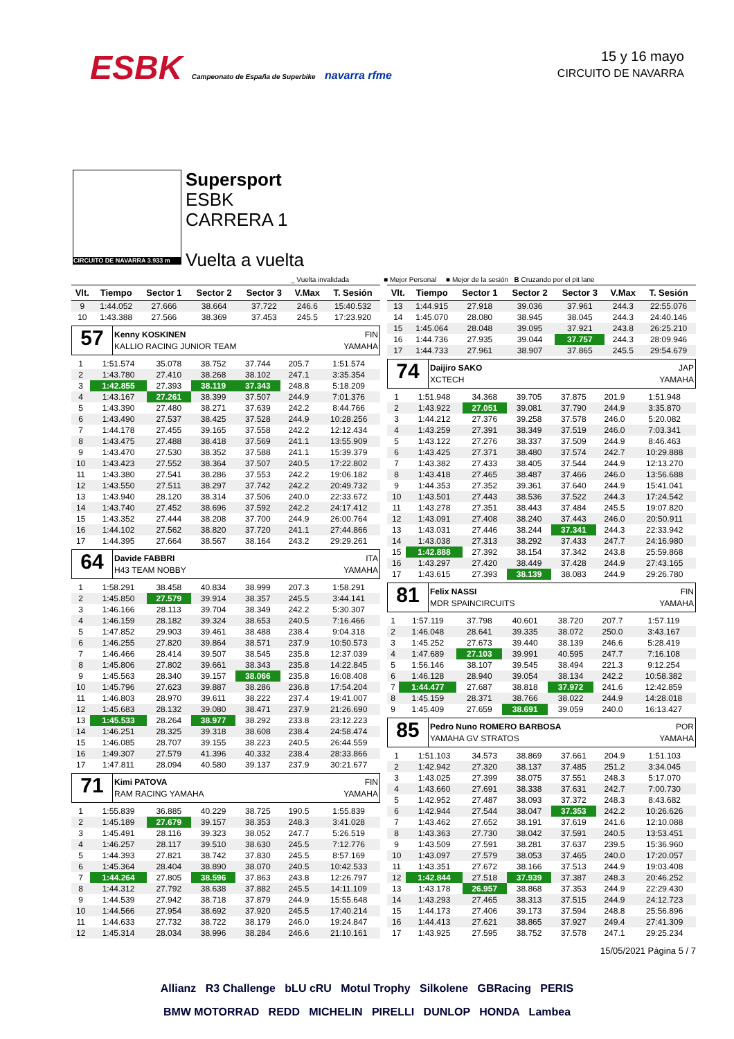ESBK Campeonato de España de Superbike navarra rfme
15 y 16 mayo
CIRCUITO DE NAVARRA
CIRCUITO DE NAVARRA 3.933 m
Supersport
ESBK
CARRERA 1
Vuelta a vuelta
_ Vuelta invalidada ■ Mejor Personal ■ Mejor de la sesión B Cruzando por el pit lane
| Vlt. | Tiempo | Sector 1 | Sector 2 | Sector 3 | V.Max | T. Sesión |
| --- | --- | --- | --- | --- | --- | --- |
| 9 | 1:44.052 | 27.666 | 38.664 | 37.722 | 246.6 | 15:40.532 |
| 10 | 1:43.388 | 27.566 | 38.369 | 37.453 | 245.5 | 17:23.920 |
57
Kenny KOSKINEN FIN
KALLIO RACING JUNIOR TEAM YAMAHA
| 1 | 1:51.574 | 35.078 | 38.752 | 37.744 | 205.7 | 1:51.574 |
| 2 | 1:43.780 | 27.410 | 38.268 | 38.102 | 247.1 | 3:35.354 |
| 3 | 1:42.855 | 27.393 | 38.119 | 37.343 | 248.8 | 5:18.209 |
| 4 | 1:43.167 | 27.261 | 38.399 | 37.507 | 244.9 | 7:01.376 |
| 5 | 1:43.390 | 27.480 | 38.271 | 37.639 | 242.2 | 8:44.766 |
| 6 | 1:43.490 | 27.537 | 38.425 | 37.528 | 244.9 | 10:28.256 |
| 7 | 1:44.178 | 27.455 | 39.165 | 37.558 | 242.2 | 12:12.434 |
| 8 | 1:43.475 | 27.488 | 38.418 | 37.569 | 241.1 | 13:55.909 |
| 9 | 1:43.470 | 27.530 | 38.352 | 37.588 | 241.1 | 15:39.379 |
| 10 | 1:43.423 | 27.552 | 38.364 | 37.507 | 240.5 | 17:22.802 |
| 11 | 1:43.380 | 27.541 | 38.286 | 37.553 | 242.2 | 19:06.182 |
| 12 | 1:43.550 | 27.511 | 38.297 | 37.742 | 242.2 | 20:49.732 |
| 13 | 1:43.940 | 28.120 | 38.314 | 37.506 | 240.0 | 22:33.672 |
| 14 | 1:43.740 | 27.452 | 38.696 | 37.592 | 242.2 | 24:17.412 |
| 15 | 1:43.352 | 27.444 | 38.208 | 37.700 | 244.9 | 26:00.764 |
| 16 | 1:44.102 | 27.562 | 38.820 | 37.720 | 241.1 | 27:44.866 |
| 17 | 1:44.395 | 27.664 | 38.567 | 38.164 | 243.2 | 29:29.261 |
64
Davide FABBRI ITA
H43 TEAM NOBBY YAMAHA
| 1 | 1:58.291 | 38.458 | 40.834 | 38.999 | 207.3 | 1:58.291 |
| 2 | 1:45.850 | 27.579 | 39.914 | 38.357 | 245.5 | 3:44.141 |
| 3 | 1:46.166 | 28.113 | 39.704 | 38.349 | 242.2 | 5:30.307 |
| 4 | 1:46.159 | 28.182 | 39.324 | 38.653 | 240.5 | 7:16.466 |
| 5 | 1:47.852 | 29.903 | 39.461 | 38.488 | 238.4 | 9:04.318 |
| 6 | 1:46.255 | 27.820 | 39.864 | 38.571 | 237.9 | 10:50.573 |
| 7 | 1:46.466 | 28.414 | 39.507 | 38.545 | 235.8 | 12:37.039 |
| 8 | 1:45.806 | 27.802 | 39.661 | 38.343 | 235.8 | 14:22.845 |
| 9 | 1:45.563 | 28.340 | 39.157 | 38.066 | 235.8 | 16:08.408 |
| 10 | 1:45.796 | 27.623 | 39.887 | 38.286 | 236.8 | 17:54.204 |
| 11 | 1:46.803 | 28.970 | 39.611 | 38.222 | 237.4 | 19:41.007 |
| 12 | 1:45.683 | 28.132 | 39.080 | 38.471 | 237.9 | 21:26.690 |
| 13 | 1:45.533 | 28.264 | 38.977 | 38.292 | 233.8 | 23:12.223 |
| 14 | 1:46.251 | 28.325 | 39.318 | 38.608 | 238.4 | 24:58.474 |
| 15 | 1:46.085 | 28.707 | 39.155 | 38.223 | 240.5 | 26:44.559 |
| 16 | 1:49.307 | 27.579 | 41.396 | 40.332 | 238.4 | 28:33.866 |
| 17 | 1:47.811 | 28.094 | 40.580 | 39.137 | 237.9 | 30:21.677 |
71
Kimi PATOVA FIN
RAM RACING YAMAHA YAMAHA
| 1 | 1:55.839 | 36.885 | 40.229 | 38.725 | 190.5 | 1:55.839 |
| 2 | 1:45.189 | 27.679 | 39.157 | 38.353 | 248.3 | 3:41.028 |
| 3 | 1:45.491 | 28.116 | 39.323 | 38.052 | 247.7 | 5:26.519 |
| 4 | 1:46.257 | 28.117 | 39.510 | 38.630 | 245.5 | 7:12.776 |
| 5 | 1:44.393 | 27.821 | 38.742 | 37.830 | 245.5 | 8:57.169 |
| 6 | 1:45.364 | 28.404 | 38.890 | 38.070 | 240.5 | 10:42.533 |
| 7 | 1:44.264 | 27.805 | 38.596 | 37.863 | 243.8 | 12:26.797 |
| 8 | 1:44.312 | 27.792 | 38.638 | 37.882 | 245.5 | 14:11.109 |
| 9 | 1:44.539 | 27.942 | 38.718 | 37.879 | 244.9 | 15:55.648 |
| 10 | 1:44.566 | 27.954 | 38.692 | 37.920 | 245.5 | 17:40.214 |
| 11 | 1:44.633 | 27.732 | 38.722 | 38.179 | 246.0 | 19:24.847 |
| 12 | 1:45.314 | 28.034 | 38.996 | 38.284 | 246.6 | 21:10.161 |
| Vlt. | Tiempo | Sector 1 | Sector 2 | Sector 3 | V.Max | T. Sesión |
| --- | --- | --- | --- | --- | --- | --- |
| 13 | 1:44.915 | 27.918 | 39.036 | 37.961 | 244.3 | 22:55.076 |
| 14 | 1:45.070 | 28.080 | 38.945 | 38.045 | 244.3 | 24:40.146 |
| 15 | 1:45.064 | 28.048 | 39.095 | 37.921 | 243.8 | 26:25.210 |
| 16 | 1:44.736 | 27.935 | 39.044 | 37.757 | 244.3 | 28:09.946 |
| 17 | 1:44.733 | 27.961 | 38.907 | 37.865 | 245.5 | 29:54.679 |
74
Daijiro SAKO JAP
XCTECH YAMAHA
| 1 | 1:51.948 | 34.368 | 39.705 | 37.875 | 201.9 | 1:51.948 |
| 2 | 1:43.922 | 27.051 | 39.081 | 37.790 | 244.9 | 3:35.870 |
| 3 | 1:44.212 | 27.376 | 39.258 | 37.578 | 246.0 | 5:20.082 |
| 4 | 1:43.259 | 27.391 | 38.349 | 37.519 | 246.0 | 7:03.341 |
| 5 | 1:43.122 | 27.276 | 38.337 | 37.509 | 244.9 | 8:46.463 |
| 6 | 1:43.425 | 27.371 | 38.480 | 37.574 | 242.7 | 10:29.888 |
| 7 | 1:43.382 | 27.433 | 38.405 | 37.544 | 244.9 | 12:13.270 |
| 8 | 1:43.418 | 27.465 | 38.487 | 37.466 | 246.0 | 13:56.688 |
| 9 | 1:44.353 | 27.352 | 39.361 | 37.640 | 244.9 | 15:41.041 |
| 10 | 1:43.501 | 27.443 | 38.536 | 37.522 | 244.3 | 17:24.542 |
| 11 | 1:43.278 | 27.351 | 38.443 | 37.484 | 245.5 | 19:07.820 |
| 12 | 1:43.091 | 27.408 | 38.240 | 37.443 | 246.0 | 20:50.911 |
| 13 | 1:43.031 | 27.446 | 38.244 | 37.341 | 244.3 | 22:33.942 |
| 14 | 1:43.038 | 27.313 | 38.292 | 37.433 | 247.7 | 24:16.980 |
| 15 | 1:42.888 | 27.392 | 38.154 | 37.342 | 243.8 | 25:59.868 |
| 16 | 1:43.297 | 27.420 | 38.449 | 37.428 | 244.9 | 27:43.165 |
| 17 | 1:43.615 | 27.393 | 38.139 | 38.083 | 244.9 | 29:26.780 |
81
Felix NASSI FIN
MDR SPAINCIRCUITS YAMAHA
| 1 | 1:57.119 | 37.798 | 40.601 | 38.720 | 207.7 | 1:57.119 |
| 2 | 1:46.048 | 28.641 | 39.335 | 38.072 | 250.0 | 3:43.167 |
| 3 | 1:45.252 | 27.673 | 39.440 | 38.139 | 246.6 | 5:28.419 |
| 4 | 1:47.689 | 27.103 | 39.991 | 40.595 | 247.7 | 7:16.108 |
| 5 | 1:56.146 | 38.107 | 39.545 | 38.494 | 221.3 | 9:12.254 |
| 6 | 1:46.128 | 28.940 | 39.054 | 38.134 | 242.2 | 10:58.382 |
| 7 | 1:44.477 | 27.687 | 38.818 | 37.972 | 241.6 | 12:42.859 |
| 8 | 1:45.159 | 28.371 | 38.766 | 38.022 | 244.9 | 14:28.018 |
| 9 | 1:45.409 | 27.659 | 38.691 | 39.059 | 240.0 | 16:13.427 |
85
Pedro Nuno ROMERO BARBOSA POR
YAMAHA GV STRATOS YAMAHA
| 1 | 1:51.103 | 34.573 | 38.869 | 37.661 | 204.9 | 1:51.103 |
| 2 | 1:42.942 | 27.320 | 38.137 | 37.485 | 251.2 | 3:34.045 |
| 3 | 1:43.025 | 27.399 | 38.075 | 37.551 | 248.3 | 5:17.070 |
| 4 | 1:43.660 | 27.691 | 38.338 | 37.631 | 242.7 | 7:00.730 |
| 5 | 1:42.952 | 27.487 | 38.093 | 37.372 | 248.3 | 8:43.682 |
| 6 | 1:42.944 | 27.544 | 38.047 | 37.353 | 242.2 | 10:26.626 |
| 7 | 1:43.462 | 27.652 | 38.191 | 37.619 | 241.6 | 12:10.088 |
| 8 | 1:43.363 | 27.730 | 38.042 | 37.591 | 240.5 | 13:53.451 |
| 9 | 1:43.509 | 27.591 | 38.281 | 37.637 | 239.5 | 15:36.960 |
| 10 | 1:43.097 | 27.579 | 38.053 | 37.465 | 240.0 | 17:20.057 |
| 11 | 1:43.351 | 27.672 | 38.166 | 37.513 | 244.9 | 19:03.408 |
| 12 | 1:42.844 | 27.518 | 37.939 | 37.387 | 248.3 | 20:46.252 |
| 13 | 1:43.178 | 26.957 | 38.868 | 37.353 | 244.9 | 22:29.430 |
| 14 | 1:43.293 | 27.465 | 38.313 | 37.515 | 244.9 | 24:12.723 |
| 15 | 1:44.173 | 27.406 | 39.173 | 37.594 | 248.8 | 25:56.896 |
| 16 | 1:44.413 | 27.621 | 38.865 | 37.927 | 249.4 | 27:41.309 |
| 17 | 1:43.925 | 27.595 | 38.752 | 37.578 | 247.1 | 29:25.234 |
15/05/2021 Página 5 / 7
Allianz R3 Challenge bLU cRU Motul Trophy Silkolene GBRacing PERIS
BMW MOTORRAD REDD MICHELIN PIRELLI DUNLOP HONDA Lambea